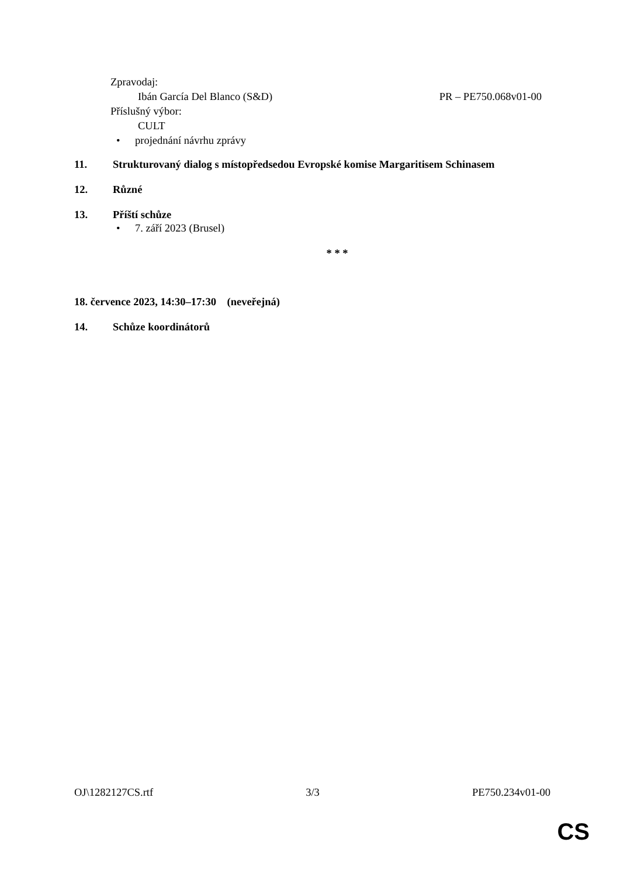Zpravodaj:
Ibán García Del Blanco (S&D) PR – PE750.068v01-00
Příslušný výbor:
CULT
• projednání návrhu zprávy
11. Strukturovaný dialog s místopředsedou Evropské komise Margaritisem Schinasem
12. Různé
13. Příští schůze
• 7. září 2023 (Brusel)
* * *
18. července 2023, 14:30–17:30 (neveřejná)
14. Schůze koordinátorů
OJ\1282127CS.rtf 3/3 PE750.234v01-00
CS